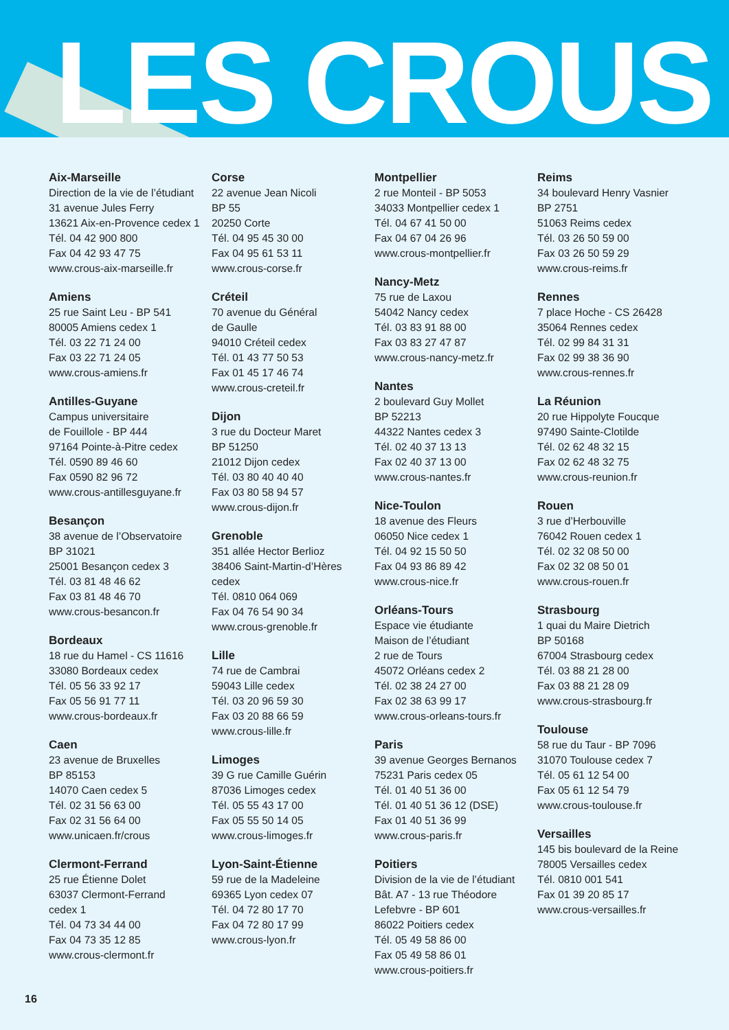LES CROUS
Aix-Marseille
Direction de la vie de l’étudiant
31 avenue Jules Ferry
13621 Aix-en-Provence cedex 1
Tél. 04 42 900 800
Fax 04 42 93 47 75
www.crous-aix-marseille.fr
Amiens
25 rue Saint Leu - BP 541
80005 Amiens cedex 1
Tél. 03 22 71 24 00
Fax 03 22 71 24 05
www.crous-amiens.fr
Antilles-Guyane
Campus universitaire
de Fouillole - BP 444
97164 Pointe-à-Pitre cedex
Tél. 0590 89 46 60
Fax 0590 82 96 72
www.crous-antillesguyane.fr
Besançon
38 avenue de l’Observatoire
BP 31021
25001 Besançon cedex 3
Tél. 03 81 48 46 62
Fax 03 81 48 46 70
www.crous-besancon.fr
Bordeaux
18 rue du Hamel - CS 11616
33080 Bordeaux cedex
Tél. 05 56 33 92 17
Fax 05 56 91 77 11
www.crous-bordeaux.fr
Caen
23 avenue de Bruxelles
BP 85153
14070 Caen cedex 5
Tél. 02 31 56 63 00
Fax 02 31 56 64 00
www.unicaen.fr/crous
Clermont-Ferrand
25 rue Étienne Dolet
63037 Clermont-Ferrand
cedex 1
Tél. 04 73 34 44 00
Fax 04 73 35 12 85
www.crous-clermont.fr
Corse
22 avenue Jean Nicoli
BP 55
20250 Corte
Tél. 04 95 45 30 00
Fax 04 95 61 53 11
www.crous-corse.fr
Créteil
70 avenue du Général
de Gaulle
94010 Créteil cedex
Tél. 01 43 77 50 53
Fax 01 45 17 46 74
www.crous-creteil.fr
Dijon
3 rue du Docteur Maret
BP 51250
21012 Dijon cedex
Tél. 03 80 40 40 40
Fax 03 80 58 94 57
www.crous-dijon.fr
Grenoble
351 allée Hector Berlioz
38406 Saint-Martin-d’Hères
cedex
Tél. 0810 064 069
Fax 04 76 54 90 34
www.crous-grenoble.fr
Lille
74 rue de Cambrai
59043 Lille cedex
Tél. 03 20 96 59 30
Fax 03 20 88 66 59
www.crous-lille.fr
Limoges
39 G rue Camille Guérin
87036 Limoges cedex
Tél. 05 55 43 17 00
Fax 05 55 50 14 05
www.crous-limoges.fr
Lyon-Saint-Étienne
59 rue de la Madeleine
69365 Lyon cedex 07
Tél. 04 72 80 17 70
Fax 04 72 80 17 99
www.crous-lyon.fr
Montpellier
2 rue Monteil - BP 5053
34033 Montpellier cedex 1
Tél. 04 67 41 50 00
Fax 04 67 04 26 96
www.crous-montpellier.fr
Nancy-Metz
75 rue de Laxou
54042 Nancy cedex
Tél. 03 83 91 88 00
Fax 03 83 27 47 87
www.crous-nancy-metz.fr
Nantes
2 boulevard Guy Mollet
BP 52213
44322 Nantes cedex 3
Tél. 02 40 37 13 13
Fax 02 40 37 13 00
www.crous-nantes.fr
Nice-Toulon
18 avenue des Fleurs
06050 Nice cedex 1
Tél. 04 92 15 50 50
Fax 04 93 86 89 42
www.crous-nice.fr
Orléans-Tours
Espace vie étudiante
Maison de l’étudiant
2 rue de Tours
45072 Orléans cedex 2
Tél. 02 38 24 27 00
Fax 02 38 63 99 17
www.crous-orleans-tours.fr
Paris
39 avenue Georges Bernanos
75231 Paris cedex 05
Tél. 01 40 51 36 00
Tél. 01 40 51 36 12 (DSE)
Fax 01 40 51 36 99
www.crous-paris.fr
Poitiers
Division de la vie de l’étudiant
Bât. A7 - 13 rue Théodore
Lefebvre - BP 601
86022 Poitiers cedex
Tél. 05 49 58 86 00
Fax 05 49 58 86 01
www.crous-poitiers.fr
Reims
34 boulevard Henry Vasnier
BP 2751
51063 Reims cedex
Tél. 03 26 50 59 00
Fax 03 26 50 59 29
www.crous-reims.fr
Rennes
7 place Hoche - CS 26428
35064 Rennes cedex
Tél. 02 99 84 31 31
Fax 02 99 38 36 90
www.crous-rennes.fr
La Réunion
20 rue Hippolyte Foucque
97490 Sainte-Clotilde
Tél. 02 62 48 32 15
Fax 02 62 48 32 75
www.crous-reunion.fr
Rouen
3 rue d’Herbouville
76042 Rouen cedex 1
Tél. 02 32 08 50 00
Fax 02 32 08 50 01
www.crous-rouen.fr
Strasbourg
1 quai du Maire Dietrich
BP 50168
67004 Strasbourg cedex
Tél. 03 88 21 28 00
Fax 03 88 21 28 09
www.crous-strasbourg.fr
Toulouse
58 rue du Taur - BP 7096
31070 Toulouse cedex 7
Tél. 05 61 12 54 00
Fax 05 61 12 54 79
www.crous-toulouse.fr
Versailles
145 bis boulevard de la Reine
78005 Versailles cedex
Tél. 0810 001 541
Fax 01 39 20 85 17
www.crous-versailles.fr
16